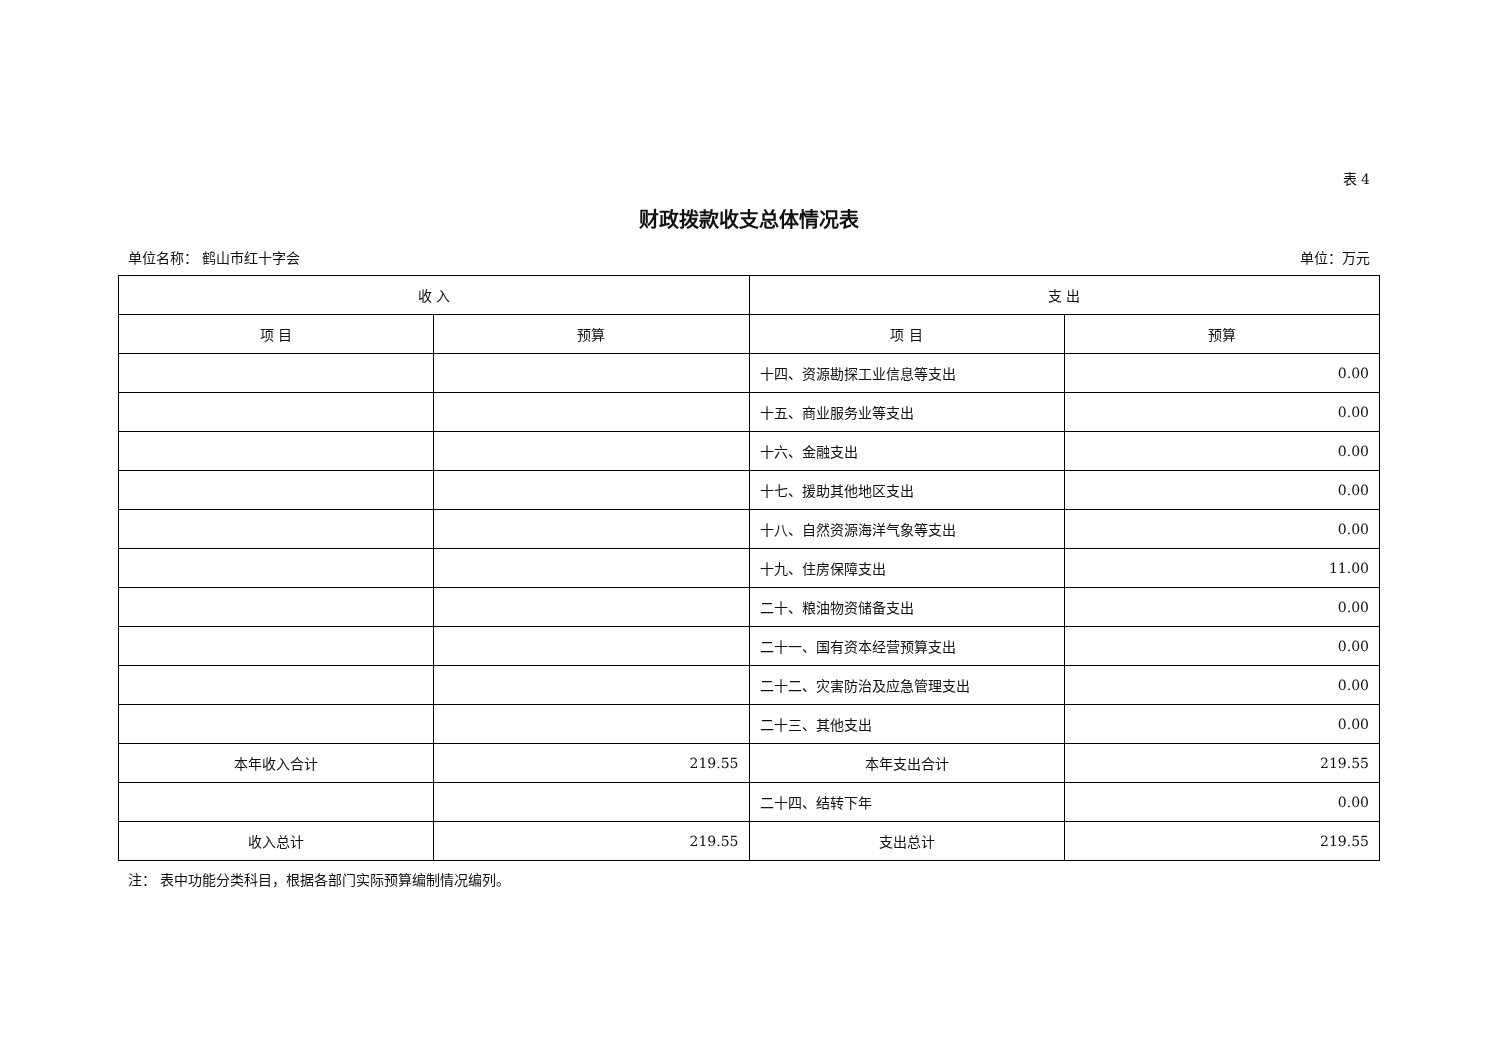表 4
财政拨款收支总体情况表
单位名称： 鹤山市红十字会 单位：万元
| 收 入 | | 支 出 | |
| --- | --- | --- | --- |
| 项 目 | 预算 | 项 目 | 预算 |
| | | 十四、资源勘探工业信息等支出 | 0.00 |
| | | 十五、商业服务业等支出 | 0.00 |
| | | 十六、金融支出 | 0.00 |
| | | 十七、援助其他地区支出 | 0.00 |
| | | 十八、自然资源海洋气象等支出 | 0.00 |
| | | 十九、住房保障支出 | 11.00 |
| | | 二十、粮油物资储备支出 | 0.00 |
| | | 二十一、国有资本经营预算支出 | 0.00 |
| | | 二十二、灾害防治及应急管理支出 | 0.00 |
| | | 二十三、其他支出 | 0.00 |
| 本年收入合计 | 219.55 | 本年支出合计 | 219.55 |
| | | 二十四、结转下年 | 0.00 |
| 收入总计 | 219.55 | 支出总计 | 219.55 |
注： 表中功能分类科目，根据各部门实际预算编制情况编列。